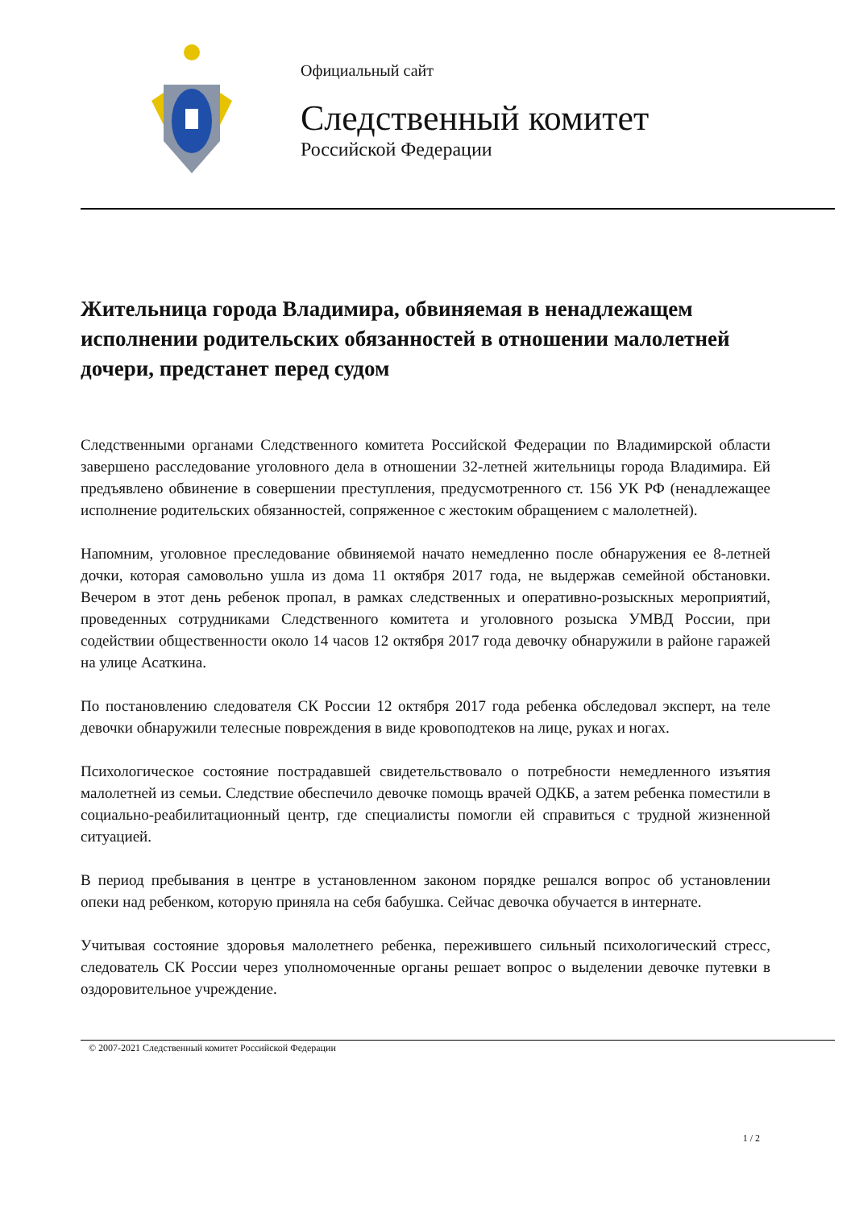Официальный сайт
Следственный комитет
Российской Федерации
Жительница города Владимира, обвиняемая в ненадлежащем исполнении родительских обязанностей в отношении малолетней дочери, предстанет перед судом
Следственными органами Следственного комитета Российской Федерации по Владимирской области завершено расследование уголовного дела в отношении 32-летней жительницы города Владимира. Ей предъявлено обвинение в совершении преступления, предусмотренного ст. 156 УК РФ (ненадлежащее исполнение родительских обязанностей, сопряженное с жестоким обращением с малолетней).
Напомним, уголовное преследование обвиняемой начато немедленно после обнаружения ее 8-летней дочки, которая самовольно ушла из дома 11 октября 2017 года, не выдержав семейной обстановки. Вечером в этот день ребенок пропал, в рамках следственных и оперативно-розыскных мероприятий, проведенных сотрудниками Следственного комитета и уголовного розыска УМВД России, при содействии общественности около 14 часов 12 октября 2017 года девочку обнаружили в районе гаражей на улице Асаткина.
По постановлению следователя СК России 12 октября 2017 года ребенка обследовал эксперт, на теле девочки обнаружили телесные повреждения в виде кровоподтеков на лице, руках и ногах.
Психологическое состояние пострадавшей свидетельствовало о потребности немедленного изъятия малолетней из семьи. Следствие обеспечило девочке помощь врачей ОДКБ, а затем ребенка поместили в социально-реабилитационный центр, где специалисты помогли ей справиться с трудной жизненной ситуацией.
В период пребывания в центре в установленном законом порядке решался вопрос об установлении опеки над ребенком, которую приняла на себя бабушка. Сейчас девочка обучается в интернате.
Учитывая состояние здоровья малолетнего ребенка, пережившего сильный психологический стресс, следователь СК России через уполномоченные органы решает вопрос о выделении девочке путевки в оздоровительное учреждение.
© 2007-2021 Следственный комитет Российской Федерации
1 / 2